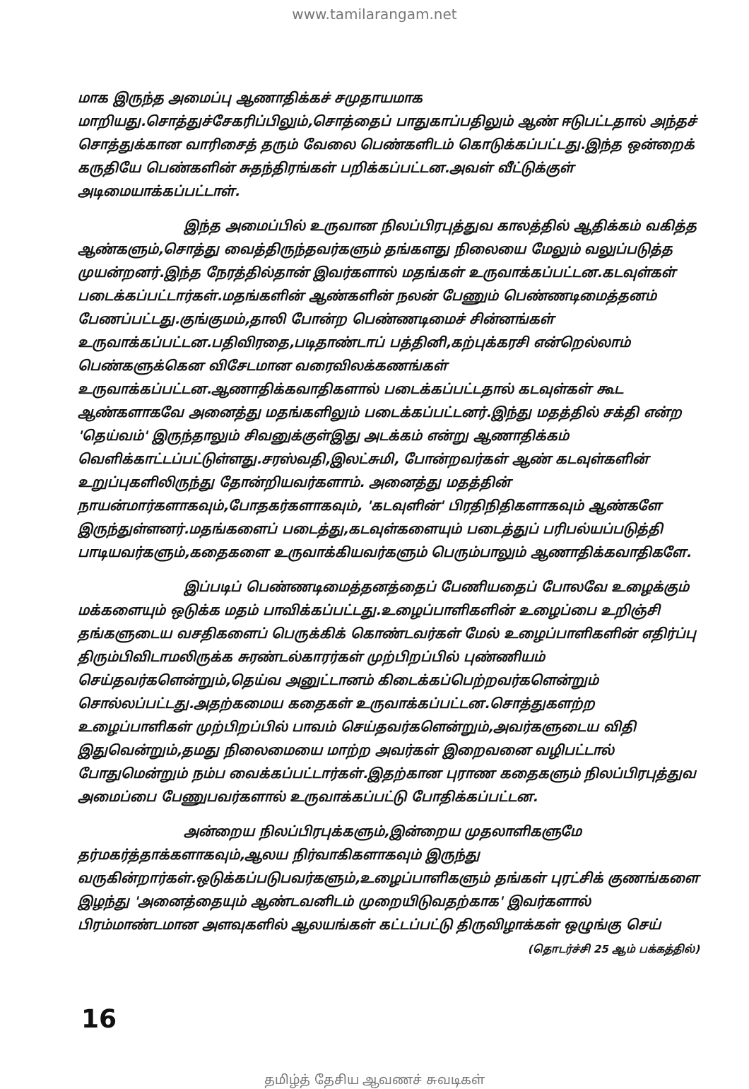www.tamilarangam.net
மாக இருந்த அமைப்பு ஆணாதிக்கச் சமுதாயமாக மாறியது.சொத்துச்சேகரிப்பிலும்,சொத்தைப் பாதுகாப்பதிலும் ஆண் ஈடுபட்டதால் அந்தச் சொத்துக்கான வாரிசைத் தரும் வேலை பெண்களிடம் கொடுக்கப்பட்டது.இந்த ஒன்றைக் கருதியே பெண்களின் சுதந்திரங்கள் பறிக்கப்பட்டன.அவள் வீட்டுக்குள் அடிமையாக்கப்பட்டாள்.
இந்த அமைப்பில் உருவான நிலப்பிரபுத்துவ காலத்தில் ஆதிக்கம் வகித்த ஆண்களும்,சொத்து வைத்திருந்தவர்களும் தங்களது நிலையை மேலும் வலுப்படுத்த முயன்றனர்.இந்த நேரத்தில்தான் இவர்களால் மதங்கள் உருவாக்கப்பட்டன.கடவுள்கள் படைக்கப்பட்டார்கள்.மதங்களின் ஆண்களின் நலன் பேணும் பெண்ணடிமைத்தனம் பேணப்பட்டது.குங்குமம்,தாலி போன்ற பெண்ணடிமைச் சின்னங்கள் உருவாக்கப்பட்டன.பதிவிரதை,படிதாண்டாப் பத்தினி,கற்புக்கரசி என்றெல்லாம் பெண்களுக்கென விசேடமான வரைவிலக்கணங்கள் உருவாக்கப்பட்டன.ஆணாதிக்கவாதிகளால் படைக்கப்பட்டதால் கடவுள்கள் கூட ஆண்களாகவே அனைத்து மதங்களிலும் படைக்கப்பட்டனர்.இந்து மதத்தில் சக்தி என்ற 'தெய்வம்' இருந்தாலும் சிவனுக்குள்இது அடக்கம் என்று ஆணாதிக்கம் வெளிக்காட்டப்பட்டுள்ளது.சரஸ்வதி,இலட்சுமி, போன்றவர்கள் ஆண் கடவுள்களின் உறுப்புகளிலிருந்து தோன்றியவர்களாம். அனைத்து மதத்தின் நாயன்மார்களாகவும்,போதகர்களாகவும், 'கடவுளின்' பிரதிநிதிகளாகவும் ஆண்களே இருந்துள்ளனர்.மதங்களைப் படைத்து,கடவுள்களையும் படைத்துப் பரிபல்யப்படுத்தி பாடியவர்களும்,கதைகளை உருவாக்கியவர்களும் பெரும்பாலும் ஆணாதிக்கவாதிகளே.
இப்படிப் பெண்ணடிமைத்தனத்தைப் பேணியதைப் போலவே உழைக்கும் மக்களையும் ஒடுக்க மதம் பாவிக்கப்பட்டது.உழைப்பாளிகளின் உழைப்பை உறிஞ்சி தங்களுடைய வசதிகளைப் பெருக்கிக் கொண்டவர்கள் மேல் உழைப்பாளிகளின் எதிர்ப்பு திரும்பிவிடாமலிருக்க சுரண்டல்காரர்கள் முற்பிறப்பில் புண்ணியம் செய்தவர்களென்றும்,தெய்வ அனுட்டானம் கிடைக்கப்பெற்றவர்களென்றும் சொல்லப்பட்டது.அதற்கமைய கதைகள் உருவாக்கப்பட்டன.சொத்துகளற்ற உழைப்பாளிகள் முற்பிறப்பில் பாவம் செய்தவர்களென்றும்,அவர்களுடைய விதி இதுவென்றும்,தமது நிலைமையை மாற்ற அவர்கள் இறைவனை வழிபட்டால் போதுமென்றும் நம்ப வைக்கப்பட்டார்கள்.இதற்கான புராண கதைகளும் நிலப்பிரபுத்துவ அமைப்பை பேணுபவர்களால் உருவாக்கப்பட்டு போதிக்கப்பட்டன.
அன்றைய நிலப்பிரபுக்களும்,இன்றைய முதலாளிகளுமே தர்மகர்த்தாக்களாகவும்,ஆலய நிர்வாகிகளாகவும் இருந்து வருகின்றார்கள்.ஒடுக்கப்படுபவர்களும்,உழைப்பாளிகளும் தங்கள் புரட்சிக் குணங்களை இழந்து 'அனைத்தையும் ஆண்டவனிடம் முறையிடுவதற்காக' இவர்களால் பிரம்மாண்டமான அளவுகளில் ஆலயங்கள் கட்டப்பட்டு திருவிழாக்கள் ஒழுங்கு செய்
(தொடர்ச்சி 25 ஆம் பக்கத்தில்)
16
தமிழ்த் தேசிய ஆவணச் சுவடிகள்